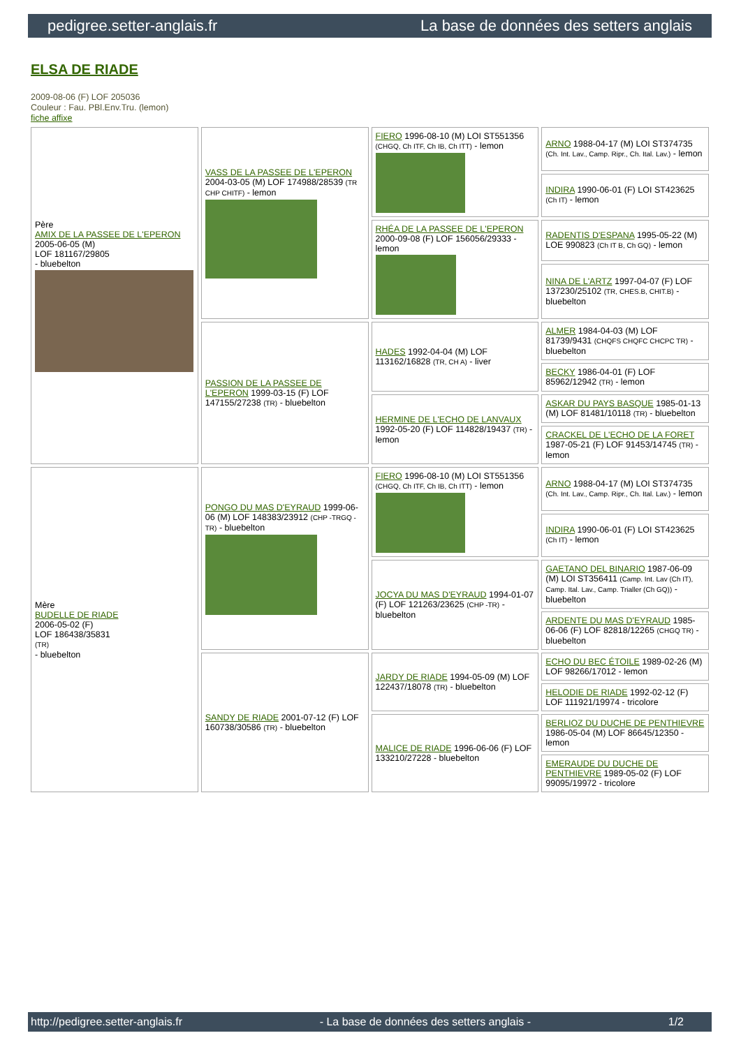pedigree.setter-anglais.fr La base de données des setters anglais
ELSA DE RIADE
2009-08-06 (F) LOF 205036
Couleur : Fau. PBl.Env.Tru. (lemon)
fiche affixe
| Père AMIX DE LA PASSEE DE L'EPERON 2005-06-05 (M) LOF 181167/29805 - bluebelton | VASS DE LA PASSEE DE L'EPERON 2004-03-05 (M) LOF 174988/28539 (TR CHP CHITF) - lemon | FIERO 1996-08-10 (M) LOI ST551356 (CHGQ, Ch ITF, Ch IB, Ch ITT) - lemon | ARNO 1988-04-17 (M) LOI ST374735 (Ch. Int. Lav., Camp. Ripr., Ch. Ital. Lav.) - lemon |
| | | | INDIRA 1990-06-01 (F) LOI ST423625 (Ch IT) - lemon |
| | | RHÉA DE LA PASSEE DE L'EPERON 2000-09-08 (F) LOF 156056/29333 - lemon | RADENTIS D'ESPANA 1995-05-22 (M) LOE 990823 (Ch IT B, Ch GQ) - lemon |
| | | | NINA DE L'ARTZ 1997-04-07 (F) LOF 137230/25102 (TR, CHES.B, CHIT.B) - bluebelton |
| | PASSION DE LA PASSEE DE L'EPERON 1999-03-15 (F) LOF 147155/27238 (TR) - bluebelton | HADES 1992-04-04 (M) LOF 113162/16828 (TR, CH A) - liver | ALMER 1984-04-03 (M) LOF 81739/9431 (CHQFS CHQFC CHCPC TR) - bluebelton |
| | | | BECKY 1986-04-01 (F) LOF 85962/12942 (TR) - lemon |
| | | HERMINE DE L'ECHO DE LANVAUX 1992-05-20 (F) LOF 114828/19437 (TR) - lemon | ASKAR DU PAYS BASQUE 1985-01-13 (M) LOF 81481/10118 (TR) - bluebelton |
| | | | CRACKEL DE L'ECHO DE LA FORET 1987-05-21 (F) LOF 91453/14745 (TR) - lemon |
| Mère BUDELLE DE RIADE 2006-05-02 (F) LOF 186438/35831 (TR) - bluebelton | PONGO DU MAS D'EYRAUD 1999-06-06 (M) LOF 148383/23912 (CHP -TRGQ -TR) - bluebelton | FIERO 1996-08-10 (M) LOI ST551356 (CHGQ, Ch ITF, Ch IB, Ch ITT) - lemon | ARNO 1988-04-17 (M) LOI ST374735 (Ch. Int. Lav., Camp. Ripr., Ch. Ital. Lav.) - lemon |
| | | | INDIRA 1990-06-01 (F) LOI ST423625 (Ch IT) - lemon |
| | | JOCYA DU MAS D'EYRAUD 1994-01-07 (F) LOF 121263/23625 (CHP -TR) - bluebelton | GAETANO DEL BINARIO 1987-06-09 (M) LOI ST356411 (Camp. Int. Lav (Ch IT), Camp. Ital. Lav., Camp. Trialler (Ch GQ)) - bluebelton |
| | | | ARDENTE DU MAS D'EYRAUD 1985-06-06 (F) LOF 82818/12265 (CHGQ TR) - bluebelton |
| | SANDY DE RIADE 2001-07-12 (F) LOF 160738/30586 (TR) - bluebelton | JARDY DE RIADE 1994-05-09 (M) LOF 122437/18078 (TR) - bluebelton | ECHO DU BEC ÉTOILE 1989-02-26 (M) LOF 98266/17012 - lemon |
| | | | HELODIE DE RIADE 1992-02-12 (F) LOF 111921/19974 - tricolore |
| | | MALICE DE RIADE 1996-06-06 (F) LOF 133210/27228 - bluebelton | BERLIOZ DU DUCHE DE PENTHIEVRE 1986-05-04 (M) LOF 86645/12350 - lemon |
| | | | EMERAUDE DU DUCHE DE PENTHIEVRE 1989-05-02 (F) LOF 99095/19972 - tricolore |
http://pedigree.setter-anglais.fr - La base de données des setters anglais - 1/2